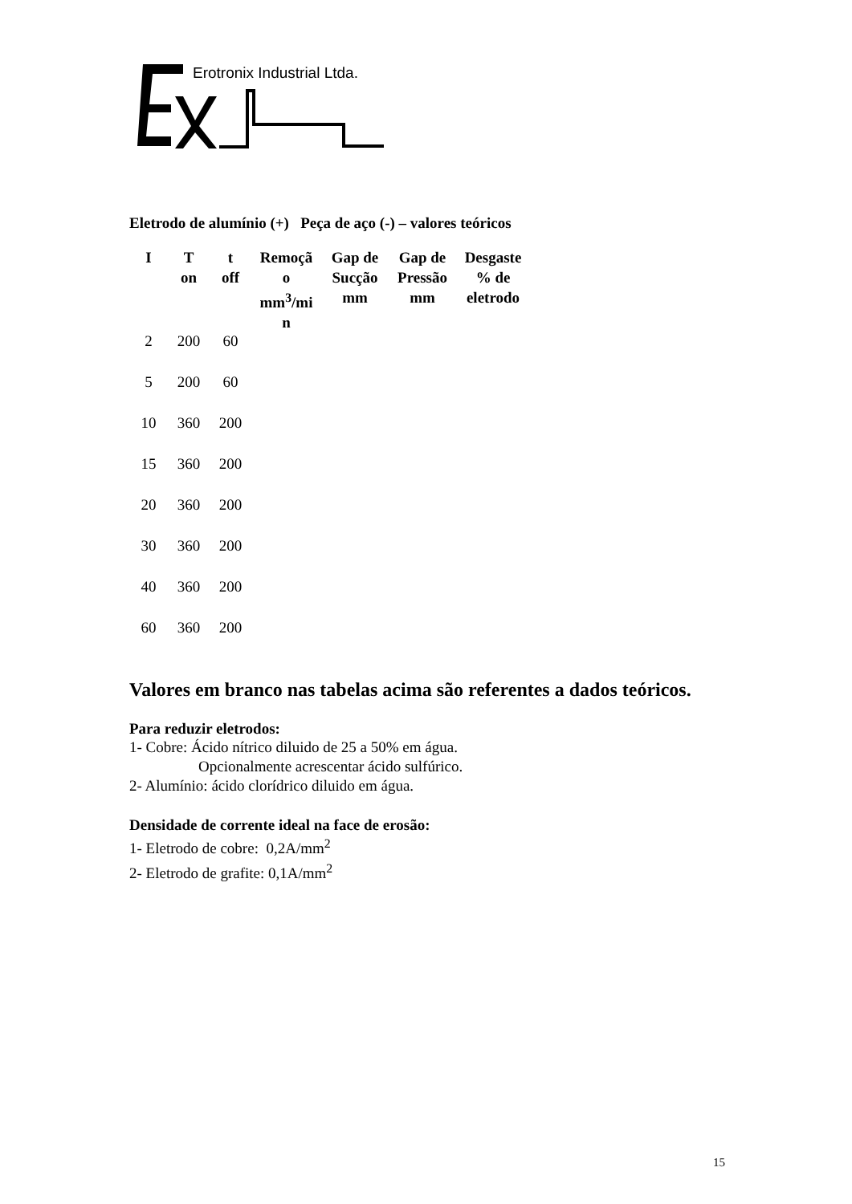Erotronix Industrial Ltda.
Eletrodo de alumínio (+) Peça de aço (-) – valores teóricos
| I | T on | t off | Remoçã o mm<sup>3</sup>/mi n | Gap de Sucção mm | Gap de Pressão mm | Desgaste % de eletrodo |
| --- | --- | --- | --- | --- | --- | --- |
| 2 | 200 | 60 | | | | |
| 5 | 200 | 60 | | | | |
| 10 | 360 | 200 | | | | |
| 15 | 360 | 200 | | | | |
| 20 | 360 | 200 | | | | |
| 30 | 360 | 200 | | | | |
| 40 | 360 | 200 | | | | |
| 60 | 360 | 200 | | | | |
Valores em branco nas tabelas acima são referentes a dados teóricos.
Para reduzir eletrodos:
1- Cobre: Ácido nítrico diluido de 25 a 50% em água.
Opcionalmente acrescentar ácido sulfúrico.
2- Alumínio: ácido clorídrico diluido em água.
Densidade de corrente ideal na face de erosão:
1- Eletrodo de cobre: 0,2A/mm<sup>2</sup>
2- Eletrodo de grafite: 0,1A/mm<sup>2</sup>
15